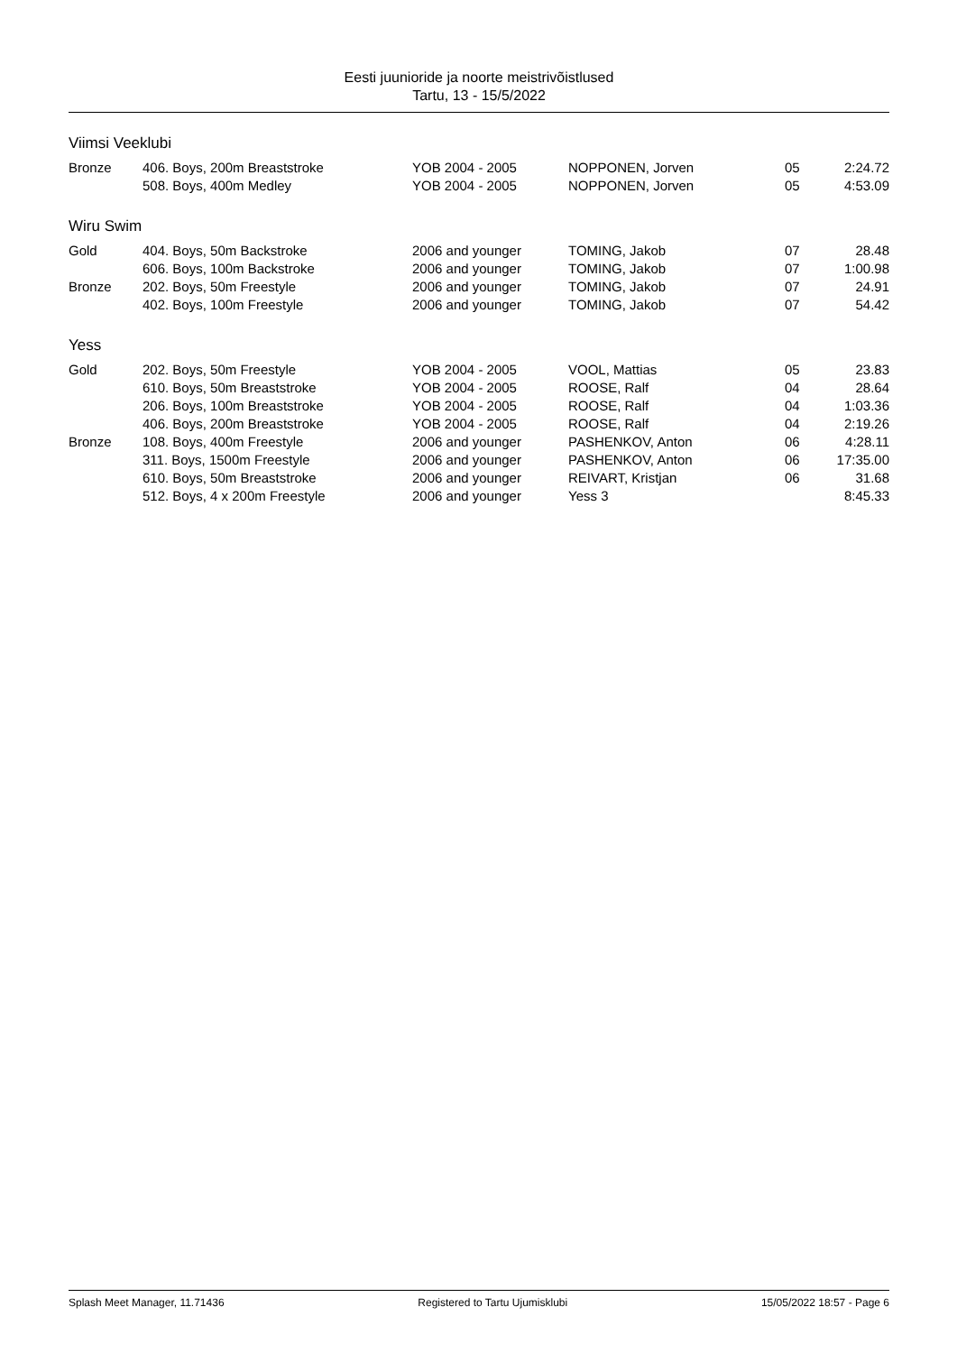Eesti juunioride ja noorte meistrivõistlused
Tartu, 13 - 15/5/2022
Viimsi Veeklubi
| Bronze | 406. Boys, 200m Breaststroke | YOB 2004 - 2005 | NOPPONEN, Jorven | 05 | 2:24.72 |
| | 508. Boys, 400m Medley | YOB 2004 - 2005 | NOPPONEN, Jorven | 05 | 4:53.09 |
Wiru Swim
| Gold | 404. Boys, 50m Backstroke | 2006 and younger | TOMING, Jakob | 07 | 28.48 |
| | 606. Boys, 100m Backstroke | 2006 and younger | TOMING, Jakob | 07 | 1:00.98 |
| Bronze | 202. Boys, 50m Freestyle | 2006 and younger | TOMING, Jakob | 07 | 24.91 |
| | 402. Boys, 100m Freestyle | 2006 and younger | TOMING, Jakob | 07 | 54.42 |
Yess
| Gold | 202. Boys, 50m Freestyle | YOB 2004 - 2005 | VOOL, Mattias | 05 | 23.83 |
| | 610. Boys, 50m Breaststroke | YOB 2004 - 2005 | ROOSE, Ralf | 04 | 28.64 |
| | 206. Boys, 100m Breaststroke | YOB 2004 - 2005 | ROOSE, Ralf | 04 | 1:03.36 |
| | 406. Boys, 200m Breaststroke | YOB 2004 - 2005 | ROOSE, Ralf | 04 | 2:19.26 |
| Bronze | 108. Boys, 400m Freestyle | 2006 and younger | PASHENKOV, Anton | 06 | 4:28.11 |
| | 311. Boys, 1500m Freestyle | 2006 and younger | PASHENKOV, Anton | 06 | 17:35.00 |
| | 610. Boys, 50m Breaststroke | 2006 and younger | REIVART, Kristjan | 06 | 31.68 |
| | 512. Boys, 4 x 200m Freestyle | 2006 and younger | Yess 3 | | 8:45.33 |
Splash Meet Manager, 11.71436 Registered to Tartu Ujumisklubi 15/05/2022 18:57 - Page 6